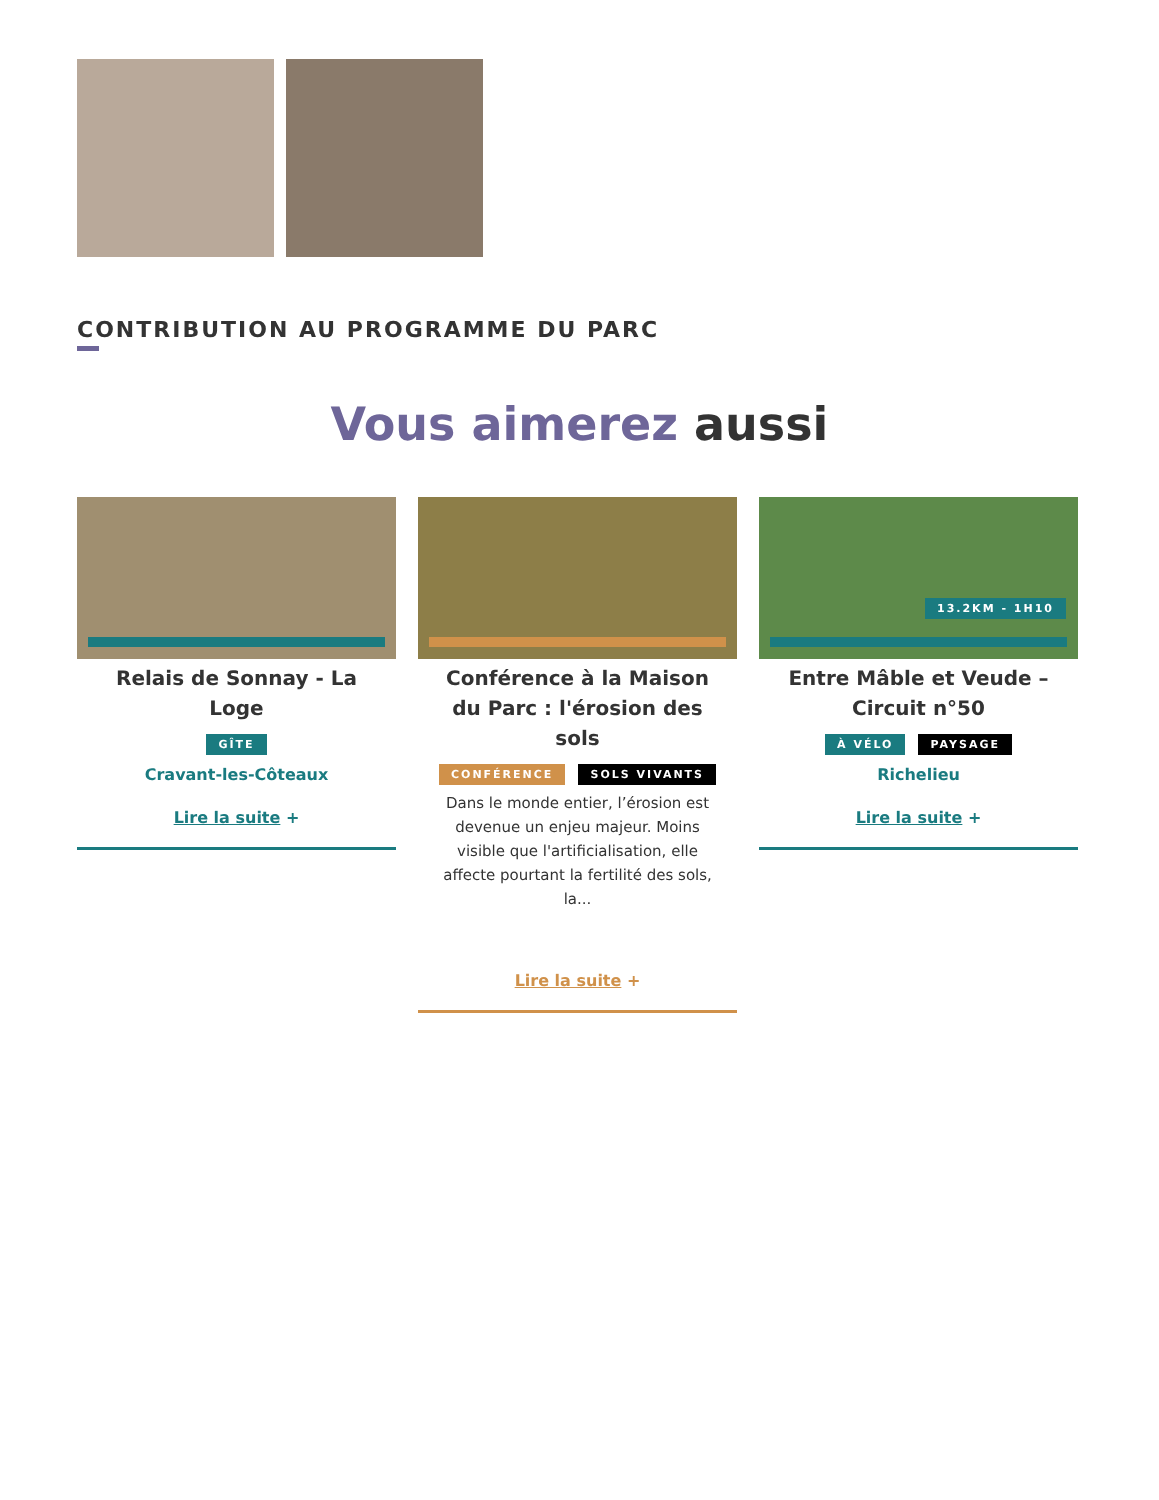CONTRIBUTION AU PROGRAMME DU PARC
Vous aimerez aussi
Relais de Sonnay - La Loge
GÎTE
Cravant-les-Côteaux
Lire la suite +
Conférence à la Maison du Parc : l'érosion des sols
CONFÉRENCE SOLS VIVANTS
Dans le monde entier, l’érosion est devenue un enjeu majeur. Moins visible que l'artificialisation, elle affecte pourtant la fertilité des sols, la...
Lire la suite +
13.2KM - 1H10
Entre Mâble et Veude – Circuit n°50
À VÉLO PAYSAGE
Richelieu
Lire la suite +